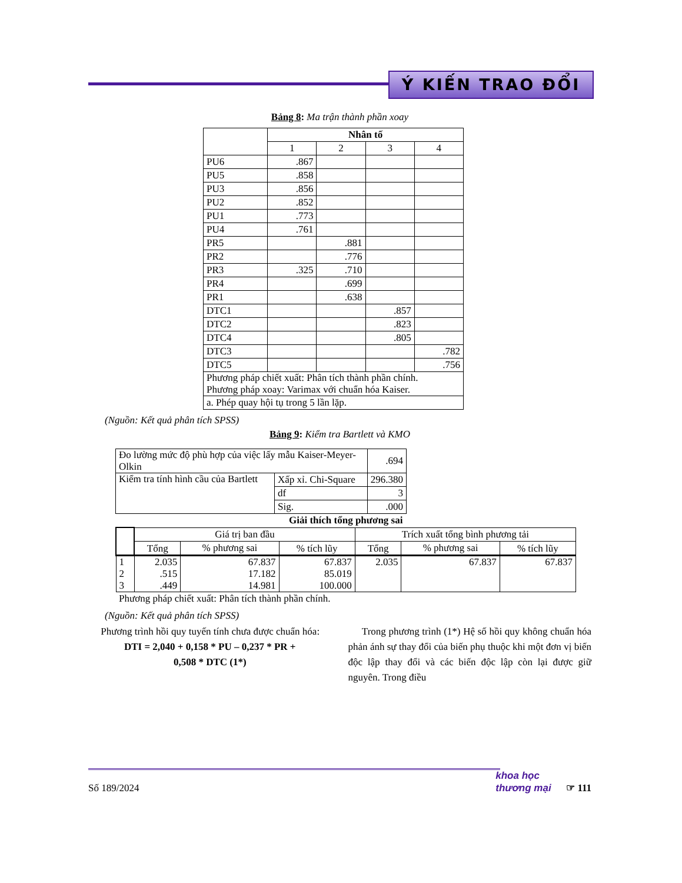Ý KIẾN TRAO ĐỔI
Bảng 8: Ma trận thành phần xoay
| | Nhân tố | | | |
| | 1 | 2 | 3 | 4 |
| PU6 | .867 | | | |
| PU5 | .858 | | | |
| PU3 | .856 | | | |
| PU2 | .852 | | | |
| PU1 | .773 | | | |
| PU4 | .761 | | | |
| PR5 | | .881 | | |
| PR2 | | .776 | | |
| PR3 | .325 | .710 | | |
| PR4 | | .699 | | |
| PR1 | | .638 | | |
| DTC1 | | | .857 | |
| DTC2 | | | .823 | |
| DTC4 | | | .805 | |
| DTC3 | | | | .782 |
| DTC5 | | | | .756 |
| Phương pháp chiết xuất: Phân tích thành phần chính. Phương pháp xoay: Varimax với chuẩn hóa Kaiser. | | | | |
| a. Phép quay hội tụ trong 5 lần lặp. | | | | |
(Nguồn: Kết quả phân tích SPSS)
Bảng 9: Kiểm tra Bartlett và KMO
| Đo lường mức độ phù hợp của việc lấy mẫu Kaiser-Meyer-Olkin | | .694 |
| Kiểm tra tính hình cầu của Bartlett | Xấp xỉ. Chi-Square | 296.380 |
| | df | 3 |
| | Sig. | .000 |
| Giải thích tổng phương sai | | | | | | |
| --- | --- | --- | --- | --- | --- | --- |
| | Giá trị ban đầu | | | Trích xuất tổng bình phương tải | | |
| | Tổng | % phương sai | % tích lũy | Tổng | % phương sai | % tích lũy |
| 1 2 3 | 2.035 .515 .449 | 67.837 17.182 14.981 | 67.837 85.019 100.000 | 2.035 | 67.837 | 67.837 |
| Phương pháp chiết xuất: Phân tích thành phần chính. | | | | | | |
(Nguồn: Kết quả phân tích SPSS)
Phương trình hồi quy tuyến tính chưa được chuẩn hóa:
DTI = 2,040 + 0,158 * PU – 0,237 * PR +
0,508 * DTC (1*)
Trong phương trình (1*) Hệ số hồi quy không chuẩn hóa phản ánh sự thay đổi của biến phụ thuộc khi một đơn vị biến độc lập thay đổi và các biến độc lập còn lại được giữ nguyên. Trong điều
Số 189/2024 khoa học
thương mại ☞ 111